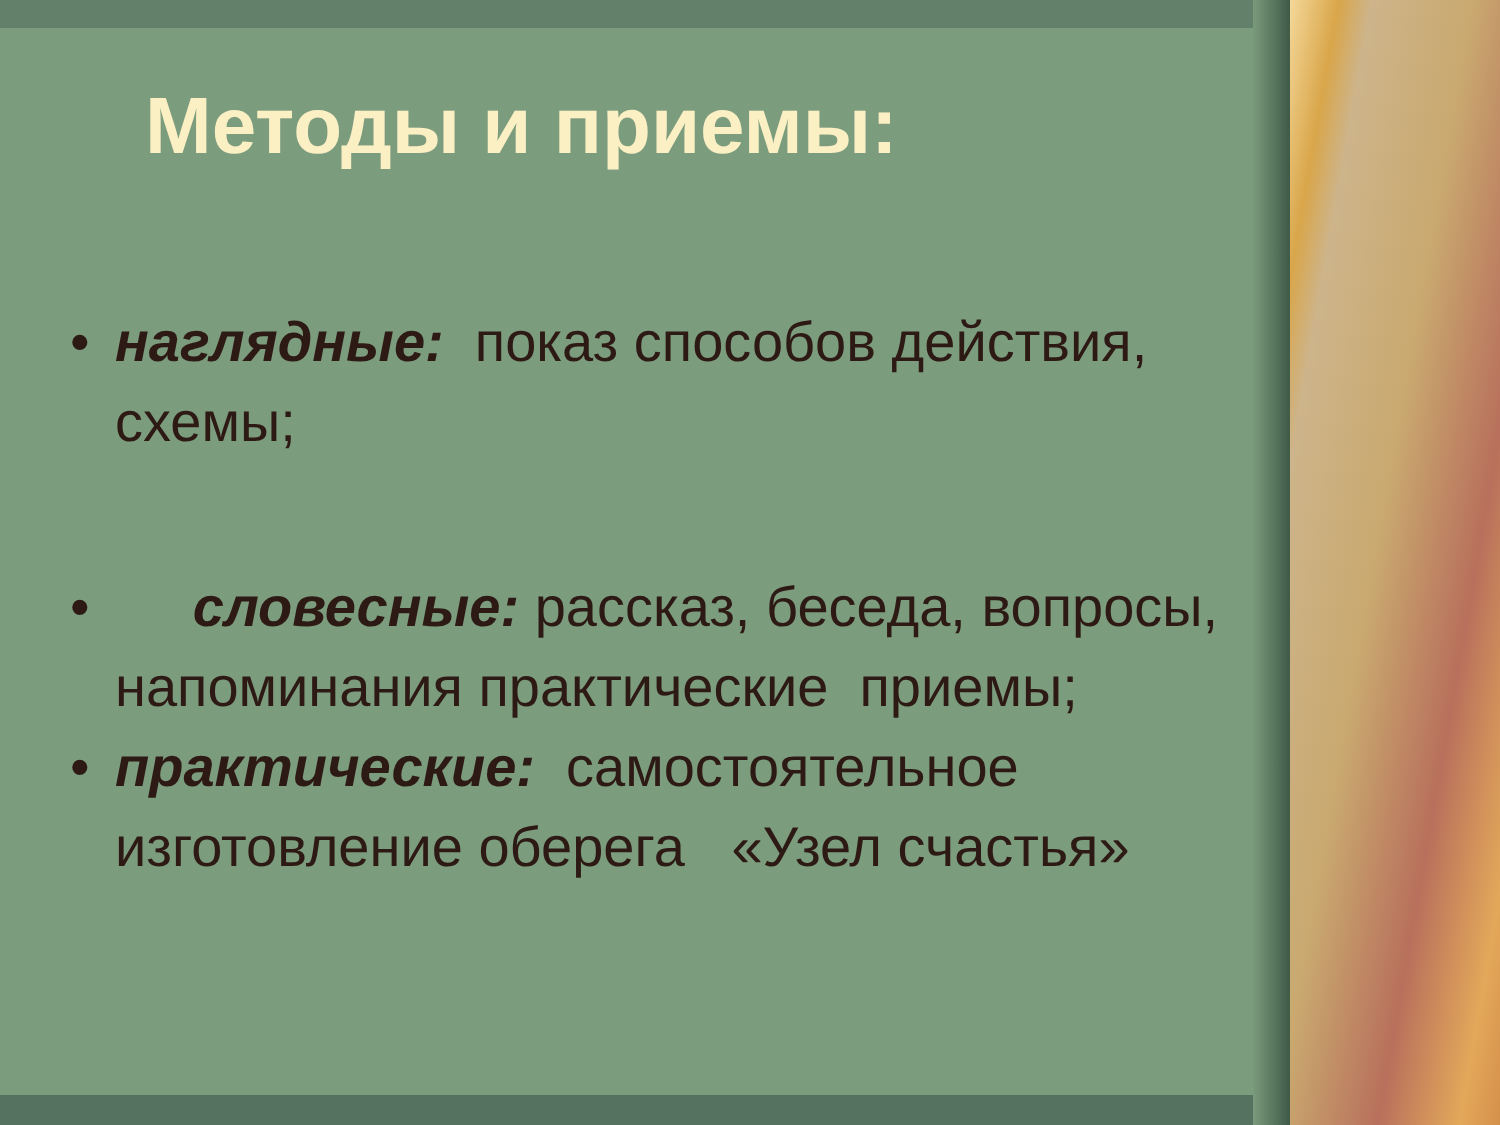Методы и приемы:
• наглядные: показ способов действия, схемы;
• словесные: рассказ, беседа, вопросы, напоминания практические приемы;
• практические: самостоятельное изготовление оберега «Узел счастья»